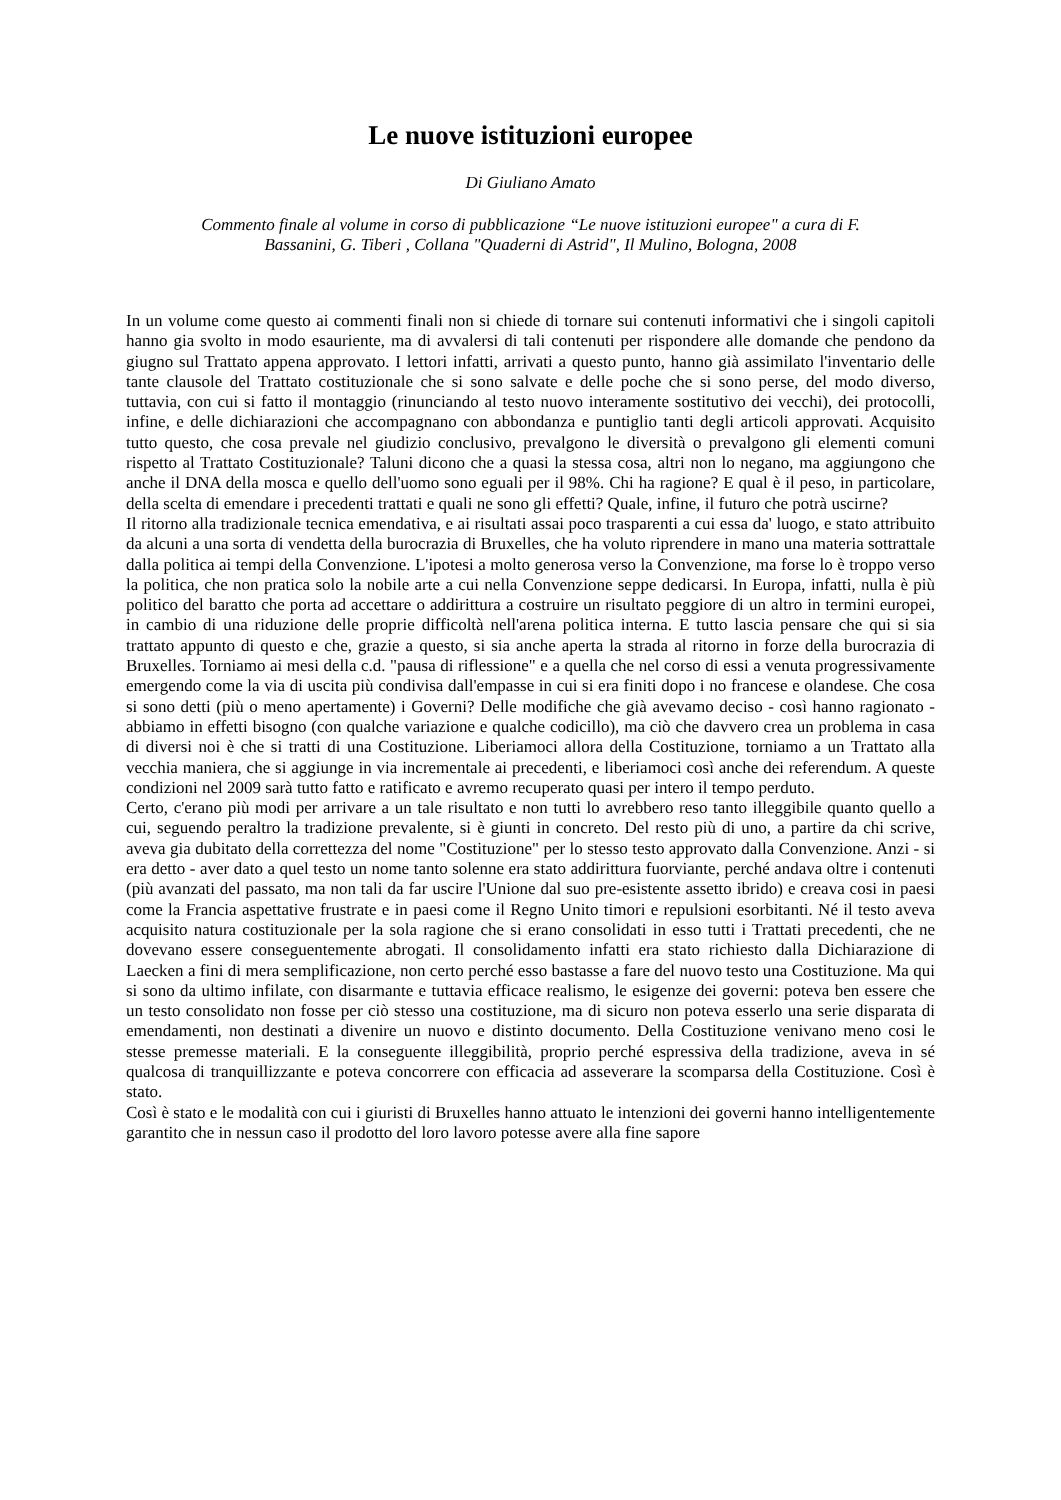Le nuove istituzioni europee
Di Giuliano Amato
Commento finale al volume in corso di pubblicazione “Le nuove istituzioni europee" a cura di F.
Bassanini, G. Tiberi , Collana "Quaderni di Astrid", Il Mulino, Bologna, 2008
In un volume come questo ai commenti finali non si chiede di tornare sui contenuti informativi che i singoli capitoli hanno gia svolto in modo esauriente, ma di avvalersi di tali contenuti per rispondere alle domande che pendono da giugno sul Trattato appena approvato. I lettori infatti, arrivati a questo punto, hanno già assimilato l'inventario delle tante clausole del Trattato costituzionale che si sono salvate e delle poche che si sono perse, del modo diverso, tuttavia, con cui si fatto il montaggio (rinunciando al testo nuovo interamente sostitutivo dei vecchi), dei protocolli, infine, e delle dichiarazioni che accompagnano con abbondanza e puntiglio tanti degli articoli approvati. Acquisito tutto questo, che cosa prevale nel giudizio conclusivo, prevalgono le diversità o prevalgono gli elementi comuni rispetto al Trattato Costituzionale? Taluni dicono che a quasi la stessa cosa, altri non lo negano, ma aggiungono che anche il DNA della mosca e quello dell'uomo sono eguali per il 98%. Chi ha ragione? E qual è il peso, in particolare, della scelta di emendare i precedenti trattati e quali ne sono gli effetti? Quale, infine, il futuro che potrà uscirne?
Il ritorno alla tradizionale tecnica emendativa, e ai risultati assai poco trasparenti a cui essa da' luogo, e stato attribuito da alcuni a una sorta di vendetta della burocrazia di Bruxelles, che ha voluto riprendere in mano una materia sottrattale dalla politica ai tempi della Convenzione. L'ipotesi a molto generosa verso la Convenzione, ma forse lo è troppo verso la politica, che non pratica solo la nobile arte a cui nella Convenzione seppe dedicarsi. In Europa, infatti, nulla è più politico del baratto che porta ad accettare o addirittura a costruire un risultato peggiore di un altro in termini europei, in cambio di una riduzione delle proprie difficoltà nell'arena politica interna. E tutto lascia pensare che qui si sia trattato appunto di questo e che, grazie a questo, si sia anche aperta la strada al ritorno in forze della burocrazia di Bruxelles. Torniamo ai mesi della c.d. "pausa di riflessione" e a quella che nel corso di essi a venuta progressivamente emergendo come la via di uscita più condivisa dall'empasse in cui si era finiti dopo i no francese e olandese. Che cosa si sono detti (più o meno apertamente) i Governi? Delle modifiche che già avevamo deciso - così hanno ragionato - abbiamo in effetti bisogno (con qualche variazione e qualche codicillo), ma ciò che davvero crea un problema in casa di diversi noi è che si tratti di una Costituzione. Liberiamoci allora della Costituzione, torniamo a un Trattato alla vecchia maniera, che si aggiunge in via incrementale ai precedenti, e liberiamoci così anche dei referendum. A queste condizioni nel 2009 sarà tutto fatto e ratificato e avremo recuperato quasi per intero il tempo perduto.
Certo, c'erano più modi per arrivare a un tale risultato e non tutti lo avrebbero reso tanto illeggibile quanto quello a cui, seguendo peraltro la tradizione prevalente, si è giunti in concreto. Del resto più di uno, a partire da chi scrive, aveva gia dubitato della correttezza del nome "Costituzione" per lo stesso testo approvato dalla Convenzione. Anzi - si era detto - aver dato a quel testo un nome tanto solenne era stato addirittura fuorviante, perché andava oltre i contenuti (più avanzati del passato, ma non tali da far uscire l'Unione dal suo pre-esistente assetto ibrido) e creava cosi in paesi come la Francia aspettative frustrate e in paesi come il Regno Unito timori e repulsioni esorbitanti. Né il testo aveva acquisito natura costituzionale per la sola ragione che si erano consolidati in esso tutti i Trattati precedenti, che ne dovevano essere conseguentemente abrogati. Il consolidamento infatti era stato richiesto dalla Dichiarazione di Laecken a fini di mera semplificazione, non certo perché esso bastasse a fare del nuovo testo una Costituzione. Ma qui si sono da ultimo infilate, con disarmante e tuttavia efficace realismo, le esigenze dei governi: poteva ben essere che un testo consolidato non fosse per ciò stesso una costituzione, ma di sicuro non poteva esserlo una serie disparata di emendamenti, non destinati a divenire un nuovo e distinto documento. Della Costituzione venivano meno cosi le stesse premesse materiali. E la conseguente illeggibilità, proprio perché espressiva della tradizione, aveva in sé qualcosa di tranquillizzante e poteva concorrere con efficacia ad asseverare la scomparsa della Costituzione. Così è stato.
Così è stato e le modalità con cui i giuristi di Bruxelles hanno attuato le intenzioni dei governi hanno intelligentemente garantito che in nessun caso il prodotto del loro lavoro potesse avere alla fine sapore